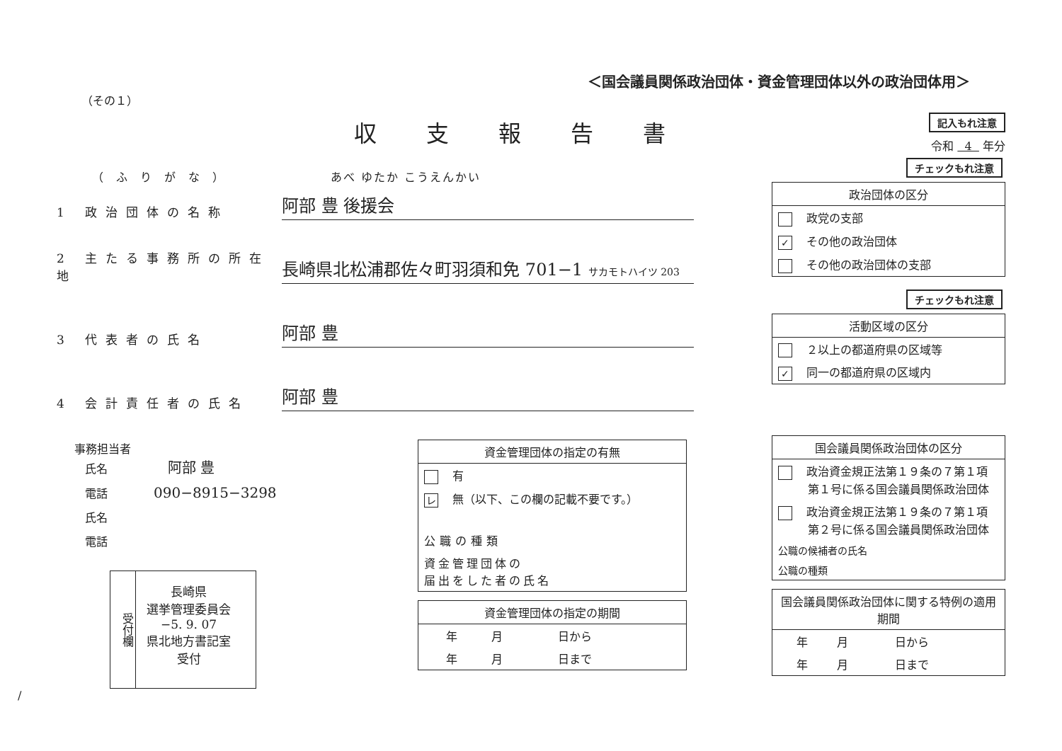＜国会議員関係政治団体・資金管理団体以外の政治団体用＞
（その１）
収支報告書
記入もれ注意
令和 4 年分
（ふりがな） あべ ゆたか こうえんかい
1 政治団体の名称
阿部 豊 後援会
2 主たる事務所の所在地
長崎県北松浦郡佐々町羽須和免 701−1 サカモトハイツ 203
3 代表者の氏名
阿部 豊
4 会計責任者の氏名
阿部 豊
事務担当者
氏名 阿部 豊
電話 090−8915−3298
氏名
電話
受付欄
長崎県
選挙管理委員会
−5. 9. 07
県北地方書記室
受付
| 資金管理団体の指定の有無 |
| --- |
| 有 |
| レ 無（以下、この欄の記載不要です。） |
| 公職の種類 |
| 資金管理団体の 届出をした者の氏名 |
| 資金管理団体の指定の期間 | | |
| --- | --- | --- |
| 年 | 月 | 日から |
| 年 | 月 | 日まで |
チェックもれ注意
| 政治団体の区分 |
| --- |
| 政党の支部 |
| ✓ その他の政治団体 |
| その他の政治団体の支部 |
チェックもれ注意
| 活動区域の区分 |
| --- |
| ２以上の都道府県の区域等 |
| ✓ 同一の都道府県の区域内 |
| 国会議員関係政治団体の区分 | |
| --- | --- |
| 政治資金規正法第１９条の７第１項 第１号に係る国会議員関係政治団体 | |
| 政治資金規正法第１９条の７第１項 第２号に係る国会議員関係政治団体 | |
| 公職の候補者の氏名 | |
| 公職の種類 | |
| 国会議員関係政治団体に関する特例の適用期間 | | |
| --- | --- | --- |
| 年 | 月 | 日から |
| 年 | 月 | 日まで |
/